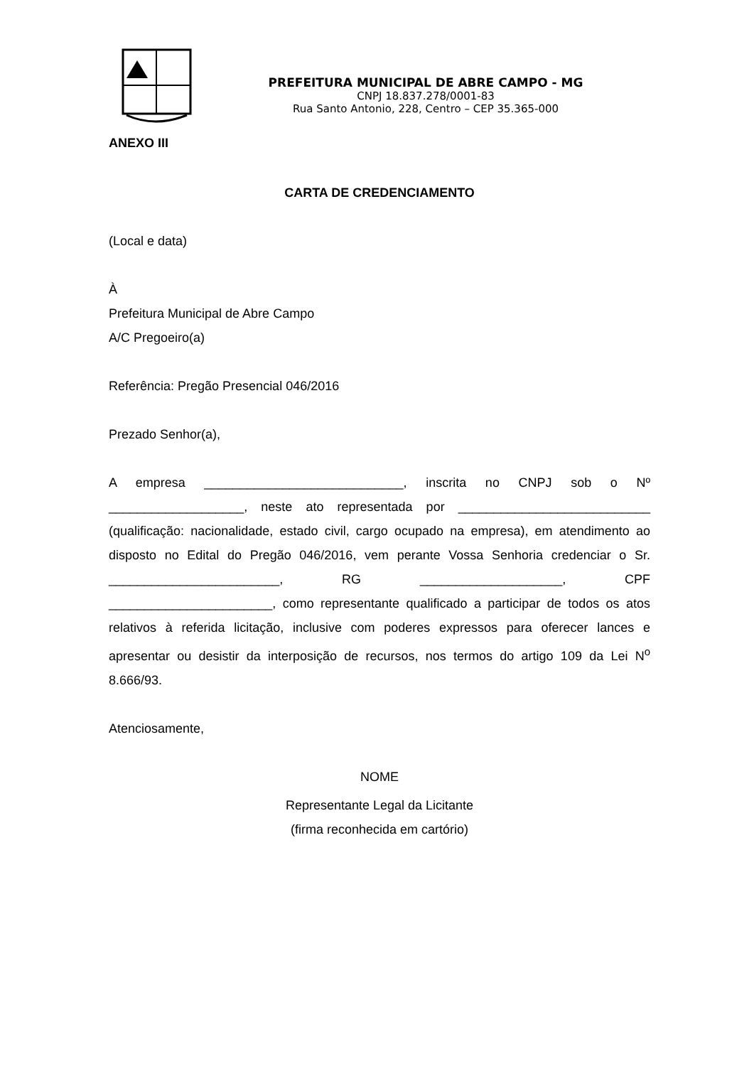PREFEITURA MUNICIPAL DE ABRE CAMPO - MG
CNPJ 18.837.278/0001-83
Rua Santo Antonio, 228, Centro – CEP 35.365-000
ANEXO III
CARTA DE CREDENCIAMENTO
(Local e data)
À
Prefeitura Municipal de Abre Campo
A/C Pregoeiro(a)
Referência: Pregão Presencial 046/2016
Prezado Senhor(a),
A empresa ____________________________, inscrita no CNPJ sob o Nº ___________________, neste ato representada por ___________________________ (qualificação: nacionalidade, estado civil, cargo ocupado na empresa), em atendimento ao disposto no Edital do Pregão 046/2016, vem perante Vossa Senhoria credenciar o Sr. ________________________, RG ____________________, CPF _______________________, como representante qualificado a participar de todos os atos relativos à referida licitação, inclusive com poderes expressos para oferecer lances e apresentar ou desistir da interposição de recursos, nos termos do artigo 109 da Lei N<sup>o</sup> 8.666/93.
Atenciosamente,
NOME
Representante Legal da Licitante
(firma reconhecida em cartório)